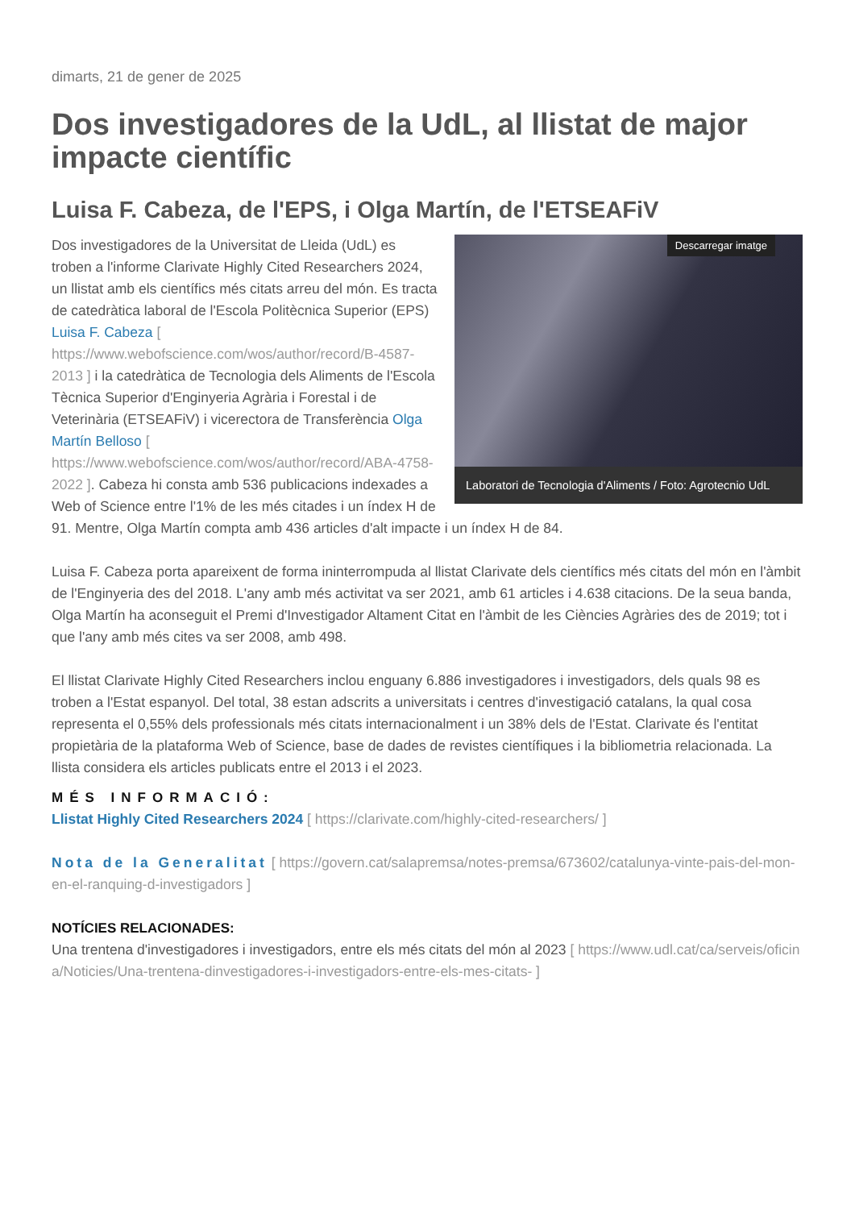dimarts, 21 de gener de 2025
Dos investigadores de la UdL, al llistat de major impacte científic
Luisa F. Cabeza, de l'EPS, i Olga Martín, de l'ETSEAFiV
Descarregar imatge
Laboratori de Tecnologia d'Aliments / Foto: Agrotecnio UdL
Dos investigadores de la Universitat de Lleida (UdL) es troben a l'informe Clarivate Highly Cited Researchers 2024, un llistat amb els científics més citats arreu del món. Es tracta de catedràtica laboral de l'Escola Politècnica Superior (EPS) Luisa F. Cabeza [ https://www.webofscience.com/wos/author/record/B-4587-2013 ] i la catedràtica de Tecnologia dels Aliments de l'Escola Tècnica Superior d'Enginyeria Agrària i Forestal i de Veterinària (ETSEAFiV) i vicerectora de Transferència Olga Martín Belloso [ https://www.webofscience.com/wos/author/record/ABA-4758-2022 ]. Cabeza hi consta amb 536 publicacions indexades a Web of Science entre l'1% de les més citades i un índex H de 91. Mentre, Olga Martín compta amb 436 articles d'alt impacte i un índex H de 84.
Luisa F. Cabeza porta apareixent de forma ininterrompuda al llistat Clarivate dels científics més citats del món en l'àmbit de l'Enginyeria des del 2018. L'any amb més activitat va ser 2021, amb 61 articles i 4.638 citacions. De la seua banda, Olga Martín ha aconseguit el Premi d'Investigador Altament Citat en l'àmbit de les Ciències Agràries des de 2019; tot i que l'any amb més cites va ser 2008, amb 498.
El llistat Clarivate Highly Cited Researchers inclou enguany 6.886 investigadores i investigadors, dels quals 98 es troben a l'Estat espanyol. Del total, 38 estan adscrits a universitats i centres d'investigació catalans, la qual cosa representa el 0,55% dels professionals més citats internacionalment i un 38% dels de l'Estat. Clarivate és l'entitat propietària de la plataforma Web of Science, base de dades de revistes científiques i la bibliometria relacionada. La llista considera els articles publicats entre el 2013 i el 2023.
MÉS INFORMACIÓ:
Llistat Highly Cited Researchers 2024 [ https://clarivate.com/highly-cited-researchers/ ]
Nota de la Generalitat [ https://govern.cat/salapremsa/notes-premsa/673602/catalunya-vinte-pais-del-mon-en-el-ranquing-d-investigadors ]
NOTÍCIES RELACIONADES:
Una trentena d'investigadores i investigadors, entre els més citats del món al 2023 [ https://www.udl.cat/ca/serveis/oficina/Noticies/Una-trentena-dinvestigadores-i-investigadors-entre-els-mes-citats- ]